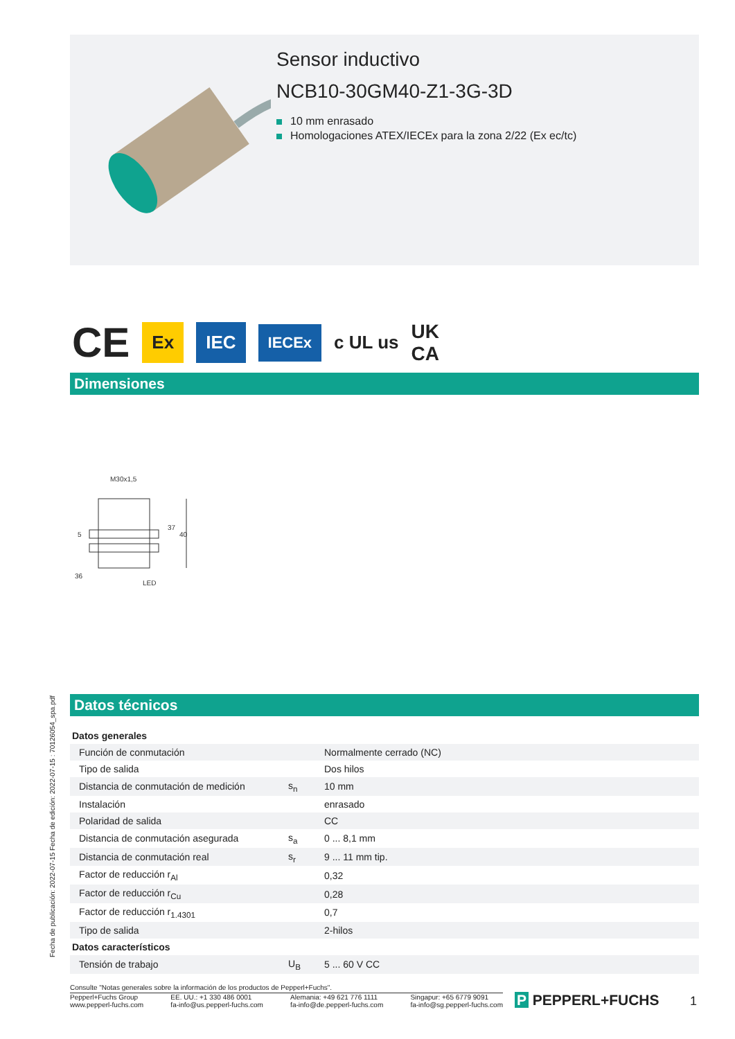Sensor inductivo
NCB10-30GM40-Z1-3G-3D
10 mm enrasado
Homologaciones ATEX/IECEx para la zona 2/22 (Ex ec/tc)
CE Ex IEC IECEx c UL us UK
CA
Dimensiones
M30x1,5
36
LED
37
40
5
Datos técnicos
Fecha de publicación: 2022-07-15 Fecha de edición: 2022-07-15 : 70126054_spa.pdf
| Datos generales | | |
| Función de conmutación | | Normalmente cerrado (NC) |
| Tipo de salida | | Dos hilos |
| Distancia de conmutación de medición | s<sub>n</sub> | 10 mm |
| Instalación | | enrasado |
| Polaridad de salida | | CC |
| Distancia de conmutación asegurada | s<sub>a</sub> | 0 ... 8,1 mm |
| Distancia de conmutación real | s<sub>r</sub> | 9 ... 11 mm tip. |
| Factor de reducción r<sub>Al</sub> | | 0,32 |
| Factor de reducción r<sub>Cu</sub> | | 0,28 |
| Factor de reducción r<sub>1.4301</sub> | | 0,7 |
| Tipo de salida | | 2-hilos |
| Datos característicos | | |
| Tensión de trabajo | U<sub>B</sub> | 5 ... 60 V CC |
Consulte "Notas generales sobre la información de los productos de Pepperl+Fuchs".
Pepperl+Fuchs Group
www.pepperl-fuchs.com
EE. UU.: +1 330 486 0001
fa-info@us.pepperl-fuchs.com
Alemania: +49 621 776 1111
fa-info@de.pepperl-fuchs.com
Singapur: +65 6779 9091
fa-info@sg.pepperl-fuchs.com
P PEPPERL+FUCHS 1